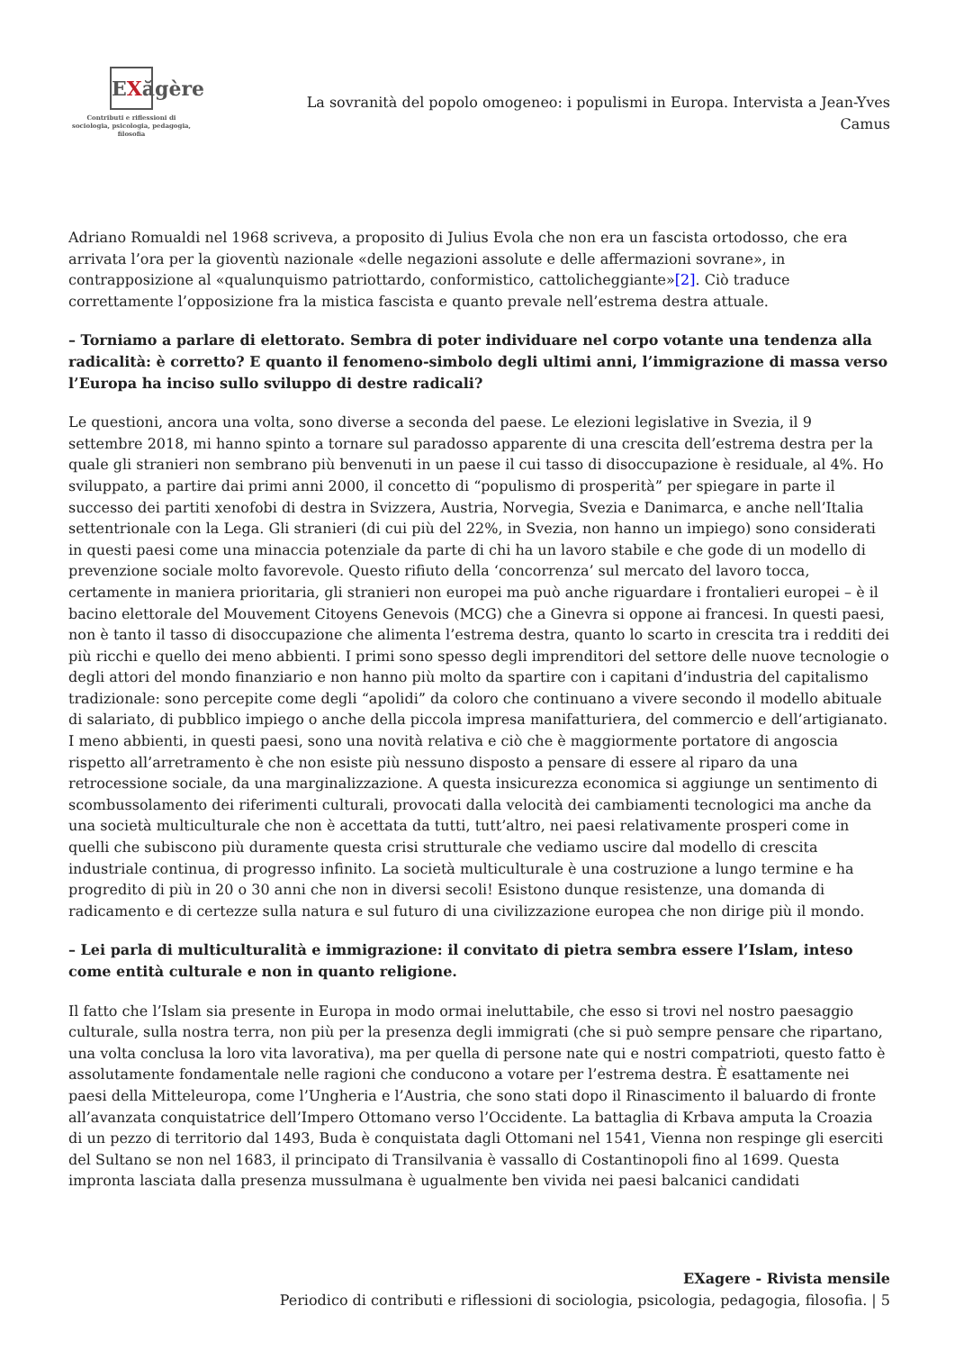EXăgère
Contributi e riflessioni di sociologia, psicologia, pedagogia, filosofia
La sovranità del popolo omogeneo: i populismi in Europa. Intervista a Jean-Yves Camus
Adriano Romualdi nel 1968 scriveva, a proposito di Julius Evola che non era un fascista ortodosso, che era arrivata l’ora per la gioventù nazionale «delle negazioni assolute e delle affermazioni sovrane», in contrapposizione al «qualunquismo patriottardo, conformistico, cattolicheggiante»[2]. Ciò traduce correttamente l’opposizione fra la mistica fascista e quanto prevale nell’estrema destra attuale.
– Torniamo a parlare di elettorato. Sembra di poter individuare nel corpo votante una tendenza alla radicalità: è corretto? E quanto il fenomeno-simbolo degli ultimi anni, l’immigrazione di massa verso l’Europa ha inciso sullo sviluppo di destre radicali?
Le questioni, ancora una volta, sono diverse a seconda del paese. Le elezioni legislative in Svezia, il 9 settembre 2018, mi hanno spinto a tornare sul paradosso apparente di una crescita dell’estrema destra per la quale gli stranieri non sembrano più benvenuti in un paese il cui tasso di disoccupazione è residuale, al 4%. Ho sviluppato, a partire dai primi anni 2000, il concetto di “populismo di prosperità” per spiegare in parte il successo dei partiti xenofobi di destra in Svizzera, Austria, Norvegia, Svezia e Danimarca, e anche nell’Italia settentrionale con la Lega. Gli stranieri (di cui più del 22%, in Svezia, non hanno un impiego) sono considerati in questi paesi come una minaccia potenziale da parte di chi ha un lavoro stabile e che gode di un modello di prevenzione sociale molto favorevole. Questo rifiuto della ‘concorrenza’ sul mercato del lavoro tocca, certamente in maniera prioritaria, gli stranieri non europei ma può anche riguardare i frontalieri europei – è il bacino elettorale del Mouvement Citoyens Genevois (MCG) che a Ginevra si oppone ai francesi. In questi paesi, non è tanto il tasso di disoccupazione che alimenta l’estrema destra, quanto lo scarto in crescita tra i redditi dei più ricchi e quello dei meno abbienti. I primi sono spesso degli imprenditori del settore delle nuove tecnologie o degli attori del mondo finanziario e non hanno più molto da spartire con i capitani d’industria del capitalismo tradizionale: sono percepite come degli “apolidi” da coloro che continuano a vivere secondo il modello abituale di salariato, di pubblico impiego o anche della piccola impresa manifatturiera, del commercio e dell’artigianato. I meno abbienti, in questi paesi, sono una novità relativa e ciò che è maggiormente portatore di angoscia rispetto all’arretramento è che non esiste più nessuno disposto a pensare di essere al riparo da una retrocessione sociale, da una marginalizzazione. A questa insicurezza economica si aggiunge un sentimento di scombussolamento dei riferimenti culturali, provocati dalla velocità dei cambiamenti tecnologici ma anche da una società multiculturale che non è accettata da tutti, tutt’altro, nei paesi relativamente prosperi come in quelli che subiscono più duramente questa crisi strutturale che vediamo uscire dal modello di crescita industriale continua, di progresso infinito. La società multiculturale è una costruzione a lungo termine e ha progredito di più in 20 o 30 anni che non in diversi secoli! Esistono dunque resistenze, una domanda di radicamento e di certezze sulla natura e sul futuro di una civilizzazione europea che non dirige più il mondo.
– Lei parla di multiculturalità e immigrazione: il convitato di pietra sembra essere l’Islam, inteso come entità culturale e non in quanto religione.
Il fatto che l’Islam sia presente in Europa in modo ormai ineluttabile, che esso si trovi nel nostro paesaggio culturale, sulla nostra terra, non più per la presenza degli immigrati (che si può sempre pensare che ripartano, una volta conclusa la loro vita lavorativa), ma per quella di persone nate qui e nostri compatrioti, questo fatto è assolutamente fondamentale nelle ragioni che conducono a votare per l’estrema destra. È esattamente nei paesi della Mitteleuropa, come l’Ungheria e l’Austria, che sono stati dopo il Rinascimento il baluardo di fronte all’avanzata conquistatrice dell’Impero Ottomano verso l’Occidente. La battaglia di Krbava amputa la Croazia di un pezzo di territorio dal 1493, Buda è conquistata dagli Ottomani nel 1541, Vienna non respinge gli eserciti del Sultano se non nel 1683, il principato di Transilvania è vassallo di Costantinopoli fino al 1699. Questa impronta lasciata dalla presenza mussulmana è ugualmente ben vivida nei paesi balcanici candidati
EXagere - Rivista mensile
Periodico di contributi e riflessioni di sociologia, psicologia, pedagogia, filosofia. | 5